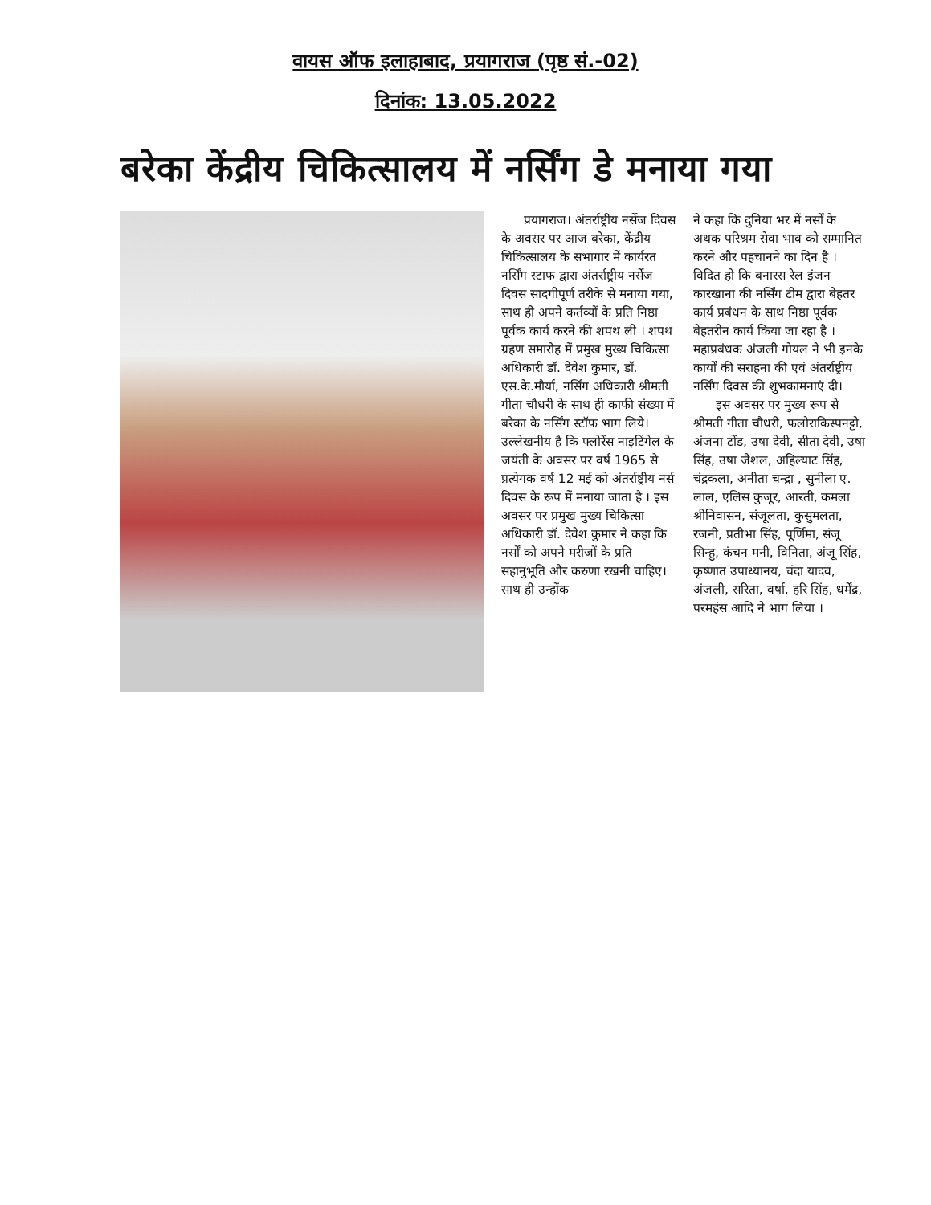वायस ऑफ इलाहाबाद, प्रयागराज (पृष्ठ सं.-02)
दिनांक: 13.05.2022
बरेका केंद्रीय चिकित्सालय में नर्सिंग डे मनाया गया
प्रयागराज। अंतर्राष्ट्रीय नर्सेज दिवस के अवसर पर आज बरेका, केंद्रीय चिकित्सालय के सभागार में कार्यरत नर्सिंग स्टाफ द्वारा अंतर्राष्ट्रीय नर्सेज दिवस सादगीपूर्ण तरीके से मनाया गया, साथ ही अपने कर्तव्यों के प्रति निष्ठा पूर्वक कार्य करने की शपथ ली । शपथ ग्रहण समारोह में प्रमुख मुख्य चिकित्सा अधिकारी डॉ. देवेश कुमार, डॉ. एस.के.मौर्या, नर्सिंग अधिकारी श्रीमती गीता चौधरी के साथ ही काफी संख्या में बरेका के नर्सिंग स्टॉफ भाग लिये। उल्लेखनीय है कि फ्लोरेंस नाइटिंगेल के जयंती के अवसर पर वर्ष 1965 से प्रत्येगक वर्ष 12 मई को अंतर्राष्ट्रीय नर्स दिवस के रूप में मनाया जाता है । इस अवसर पर प्रमुख मुख्य चिकित्सा अधिकारी डॉ. देवेश कुमार ने कहा कि नर्सों को अपने मरीजों के प्रति सहानुभूति और करुणा रखनी चाहिए। साथ ही उन्होंक
ने कहा कि दुनिया भर में नर्सों के अथक परिश्रम सेवा भाव को सम्मानित करने और पहचानने का दिन है । विदित हो कि बनारस रेल इंजन कारखाना की नर्सिंग टीम द्वारा बेहतर कार्य प्रबंधन के साथ निष्ठा पूर्वक बेहतरीन कार्य किया जा रहा है । महाप्रबंधक अंजली गोयल ने भी इनके कार्यों की सराहना की एवं अंतर्राष्ट्रीय नर्सिंग दिवस की शुभकामनाएं दी।
इस अवसर पर मुख्य रूप से श्रीमती गीता चौधरी, फलोराकिस्पनट्टो, अंजना टोंड, उषा देवी, सीता देवी, उषा सिंह, उषा जैशल, अहिल्याट सिंह, चंद्रकला, अनीता चन्द्रा , सुनीला ए. लाल, एलिस कुजूर, आरती, कमला श्रीनिवासन, संजूलता, कुसुमलता, रजनी, प्रतीभा सिंह, पूर्णिमा, संजू सिन्हु, कंचन मनी, विनिता, अंजू सिंह, कृष्णात उपाध्यानय, चंदा यादव, अंजली, सरिता, वर्षा, हरि सिंह, धर्मेंद्र, परमहंस आदि ने भाग लिया ।